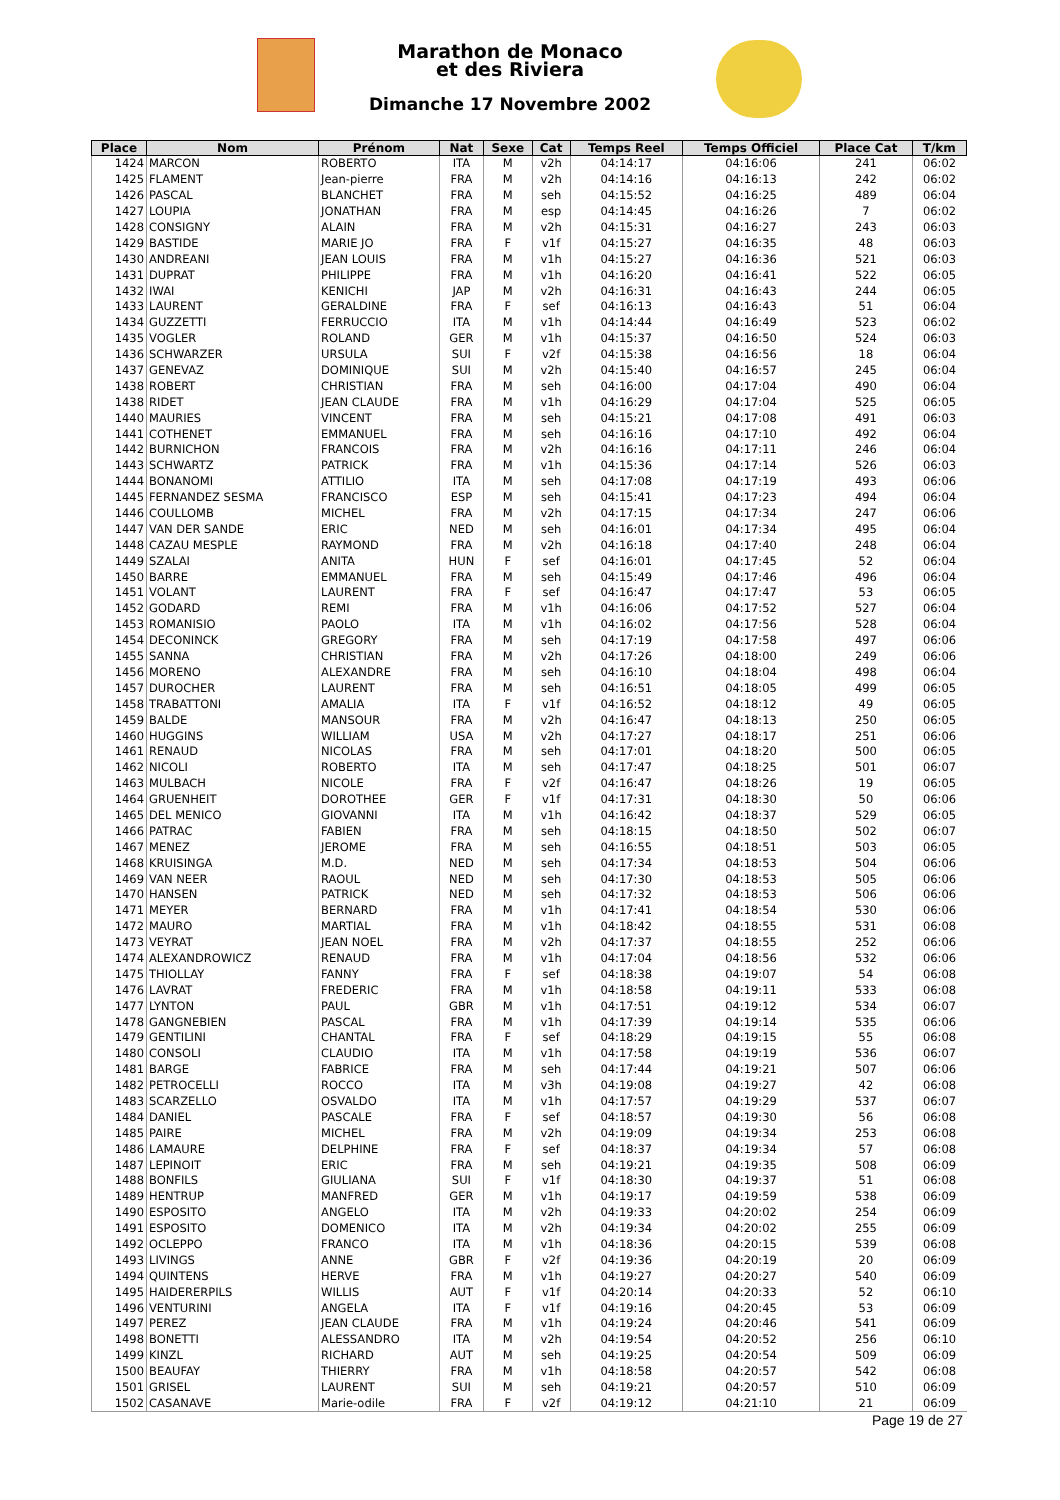Marathon de Monaco
et des Riviera
Dimanche 17 Novembre 2002
| Place | Nom | Prénom | Nat | Sexe | Cat | Temps Reel | Temps Officiel | Place Cat | T/km |
| --- | --- | --- | --- | --- | --- | --- | --- | --- | --- |
| 1424 | MARCON | ROBERTO | ITA | M | v2h | 04:14:17 | 04:16:06 | 241 | 06:02 |
| 1425 | FLAMENT | Jean-pierre | FRA | M | v2h | 04:14:16 | 04:16:13 | 242 | 06:02 |
| 1426 | PASCAL | BLANCHET | FRA | M | seh | 04:15:52 | 04:16:25 | 489 | 06:04 |
| 1427 | LOUPIA | JONATHAN | FRA | M | esp | 04:14:45 | 04:16:26 | 7 | 06:02 |
| 1428 | CONSIGNY | ALAIN | FRA | M | v2h | 04:15:31 | 04:16:27 | 243 | 06:03 |
| 1429 | BASTIDE | MARIE JO | FRA | F | v1f | 04:15:27 | 04:16:35 | 48 | 06:03 |
| 1430 | ANDREANI | JEAN LOUIS | FRA | M | v1h | 04:15:27 | 04:16:36 | 521 | 06:03 |
| 1431 | DUPRAT | PHILIPPE | FRA | M | v1h | 04:16:20 | 04:16:41 | 522 | 06:05 |
| 1432 | IWAI | KENICHI | JAP | M | v2h | 04:16:31 | 04:16:43 | 244 | 06:05 |
| 1433 | LAURENT | GERALDINE | FRA | F | sef | 04:16:13 | 04:16:43 | 51 | 06:04 |
| 1434 | GUZZETTI | FERRUCCIO | ITA | M | v1h | 04:14:44 | 04:16:49 | 523 | 06:02 |
| 1435 | VOGLER | ROLAND | GER | M | v1h | 04:15:37 | 04:16:50 | 524 | 06:03 |
| 1436 | SCHWARZER | URSULA | SUI | F | v2f | 04:15:38 | 04:16:56 | 18 | 06:04 |
| 1437 | GENEVAZ | DOMINIQUE | SUI | M | v2h | 04:15:40 | 04:16:57 | 245 | 06:04 |
| 1438 | ROBERT | CHRISTIAN | FRA | M | seh | 04:16:00 | 04:17:04 | 490 | 06:04 |
| 1438 | RIDET | JEAN CLAUDE | FRA | M | v1h | 04:16:29 | 04:17:04 | 525 | 06:05 |
| 1440 | MAURIES | VINCENT | FRA | M | seh | 04:15:21 | 04:17:08 | 491 | 06:03 |
| 1441 | COTHENET | EMMANUEL | FRA | M | seh | 04:16:16 | 04:17:10 | 492 | 06:04 |
| 1442 | BURNICHON | FRANCOIS | FRA | M | v2h | 04:16:16 | 04:17:11 | 246 | 06:04 |
| 1443 | SCHWARTZ | PATRICK | FRA | M | v1h | 04:15:36 | 04:17:14 | 526 | 06:03 |
| 1444 | BONANOMI | ATTILIO | ITA | M | seh | 04:17:08 | 04:17:19 | 493 | 06:06 |
| 1445 | FERNANDEZ SESMA | FRANCISCO | ESP | M | seh | 04:15:41 | 04:17:23 | 494 | 06:04 |
| 1446 | COULLOMB | MICHEL | FRA | M | v2h | 04:17:15 | 04:17:34 | 247 | 06:06 |
| 1447 | VAN DER SANDE | ERIC | NED | M | seh | 04:16:01 | 04:17:34 | 495 | 06:04 |
| 1448 | CAZAU MESPLE | RAYMOND | FRA | M | v2h | 04:16:18 | 04:17:40 | 248 | 06:04 |
| 1449 | SZALAI | ANITA | HUN | F | sef | 04:16:01 | 04:17:45 | 52 | 06:04 |
| 1450 | BARRE | EMMANUEL | FRA | M | seh | 04:15:49 | 04:17:46 | 496 | 06:04 |
| 1451 | VOLANT | LAURENT | FRA | F | sef | 04:16:47 | 04:17:47 | 53 | 06:05 |
| 1452 | GODARD | REMI | FRA | M | v1h | 04:16:06 | 04:17:52 | 527 | 06:04 |
| 1453 | ROMANISIO | PAOLO | ITA | M | v1h | 04:16:02 | 04:17:56 | 528 | 06:04 |
| 1454 | DECONINCK | GREGORY | FRA | M | seh | 04:17:19 | 04:17:58 | 497 | 06:06 |
| 1455 | SANNA | CHRISTIAN | FRA | M | v2h | 04:17:26 | 04:18:00 | 249 | 06:06 |
| 1456 | MORENO | ALEXANDRE | FRA | M | seh | 04:16:10 | 04:18:04 | 498 | 06:04 |
| 1457 | DUROCHER | LAURENT | FRA | M | seh | 04:16:51 | 04:18:05 | 499 | 06:05 |
| 1458 | TRABATTONI | AMALIA | ITA | F | v1f | 04:16:52 | 04:18:12 | 49 | 06:05 |
| 1459 | BALDE | MANSOUR | FRA | M | v2h | 04:16:47 | 04:18:13 | 250 | 06:05 |
| 1460 | HUGGINS | WILLIAM | USA | M | v2h | 04:17:27 | 04:18:17 | 251 | 06:06 |
| 1461 | RENAUD | NICOLAS | FRA | M | seh | 04:17:01 | 04:18:20 | 500 | 06:05 |
| 1462 | NICOLI | ROBERTO | ITA | M | seh | 04:17:47 | 04:18:25 | 501 | 06:07 |
| 1463 | MULBACH | NICOLE | FRA | F | v2f | 04:16:47 | 04:18:26 | 19 | 06:05 |
| 1464 | GRUENHEIT | DOROTHEE | GER | F | v1f | 04:17:31 | 04:18:30 | 50 | 06:06 |
| 1465 | DEL MENICO | GIOVANNI | ITA | M | v1h | 04:16:42 | 04:18:37 | 529 | 06:05 |
| 1466 | PATRAC | FABIEN | FRA | M | seh | 04:18:15 | 04:18:50 | 502 | 06:07 |
| 1467 | MENEZ | JEROME | FRA | M | seh | 04:16:55 | 04:18:51 | 503 | 06:05 |
| 1468 | KRUISINGA | M.D. | NED | M | seh | 04:17:34 | 04:18:53 | 504 | 06:06 |
| 1469 | VAN NEER | RAOUL | NED | M | seh | 04:17:30 | 04:18:53 | 505 | 06:06 |
| 1470 | HANSEN | PATRICK | NED | M | seh | 04:17:32 | 04:18:53 | 506 | 06:06 |
| 1471 | MEYER | BERNARD | FRA | M | v1h | 04:17:41 | 04:18:54 | 530 | 06:06 |
| 1472 | MAURO | MARTIAL | FRA | M | v1h | 04:18:42 | 04:18:55 | 531 | 06:08 |
| 1473 | VEYRAT | JEAN NOEL | FRA | M | v2h | 04:17:37 | 04:18:55 | 252 | 06:06 |
| 1474 | ALEXANDROWICZ | RENAUD | FRA | M | v1h | 04:17:04 | 04:18:56 | 532 | 06:06 |
| 1475 | THIOLLAY | FANNY | FRA | F | sef | 04:18:38 | 04:19:07 | 54 | 06:08 |
| 1476 | LAVRAT | FREDERIC | FRA | M | v1h | 04:18:58 | 04:19:11 | 533 | 06:08 |
| 1477 | LYNTON | PAUL | GBR | M | v1h | 04:17:51 | 04:19:12 | 534 | 06:07 |
| 1478 | GANGNEBIEN | PASCAL | FRA | M | v1h | 04:17:39 | 04:19:14 | 535 | 06:06 |
| 1479 | GENTILINI | CHANTAL | FRA | F | sef | 04:18:29 | 04:19:15 | 55 | 06:08 |
| 1480 | CONSOLI | CLAUDIO | ITA | M | v1h | 04:17:58 | 04:19:19 | 536 | 06:07 |
| 1481 | BARGE | FABRICE | FRA | M | seh | 04:17:44 | 04:19:21 | 507 | 06:06 |
| 1482 | PETROCELLI | ROCCO | ITA | M | v3h | 04:19:08 | 04:19:27 | 42 | 06:08 |
| 1483 | SCARZELLO | OSVALDO | ITA | M | v1h | 04:17:57 | 04:19:29 | 537 | 06:07 |
| 1484 | DANIEL | PASCALE | FRA | F | sef | 04:18:57 | 04:19:30 | 56 | 06:08 |
| 1485 | PAIRE | MICHEL | FRA | M | v2h | 04:19:09 | 04:19:34 | 253 | 06:08 |
| 1486 | LAMAURE | DELPHINE | FRA | F | sef | 04:18:37 | 04:19:34 | 57 | 06:08 |
| 1487 | LEPINOIT | ERIC | FRA | M | seh | 04:19:21 | 04:19:35 | 508 | 06:09 |
| 1488 | BONFILS | GIULIANA | SUI | F | v1f | 04:18:30 | 04:19:37 | 51 | 06:08 |
| 1489 | HENTRUP | MANFRED | GER | M | v1h | 04:19:17 | 04:19:59 | 538 | 06:09 |
| 1490 | ESPOSITO | ANGELO | ITA | M | v2h | 04:19:33 | 04:20:02 | 254 | 06:09 |
| 1491 | ESPOSITO | DOMENICO | ITA | M | v2h | 04:19:34 | 04:20:02 | 255 | 06:09 |
| 1492 | OCLEPPO | FRANCO | ITA | M | v1h | 04:18:36 | 04:20:15 | 539 | 06:08 |
| 1493 | LIVINGS | ANNE | GBR | F | v2f | 04:19:36 | 04:20:19 | 20 | 06:09 |
| 1494 | QUINTENS | HERVE | FRA | M | v1h | 04:19:27 | 04:20:27 | 540 | 06:09 |
| 1495 | HAIDERERPILS | WILLIS | AUT | F | v1f | 04:20:14 | 04:20:33 | 52 | 06:10 |
| 1496 | VENTURINI | ANGELA | ITA | F | v1f | 04:19:16 | 04:20:45 | 53 | 06:09 |
| 1497 | PEREZ | JEAN CLAUDE | FRA | M | v1h | 04:19:24 | 04:20:46 | 541 | 06:09 |
| 1498 | BONETTI | ALESSANDRO | ITA | M | v2h | 04:19:54 | 04:20:52 | 256 | 06:10 |
| 1499 | KINZL | RICHARD | AUT | M | seh | 04:19:25 | 04:20:54 | 509 | 06:09 |
| 1500 | BEAUFAY | THIERRY | FRA | M | v1h | 04:18:58 | 04:20:57 | 542 | 06:08 |
| 1501 | GRISEL | LAURENT | SUI | M | seh | 04:19:21 | 04:20:57 | 510 | 06:09 |
| 1502 | CASANAVE | Marie-odile | FRA | F | v2f | 04:19:12 | 04:21:10 | 21 | 06:09 |
Page 19 de 27